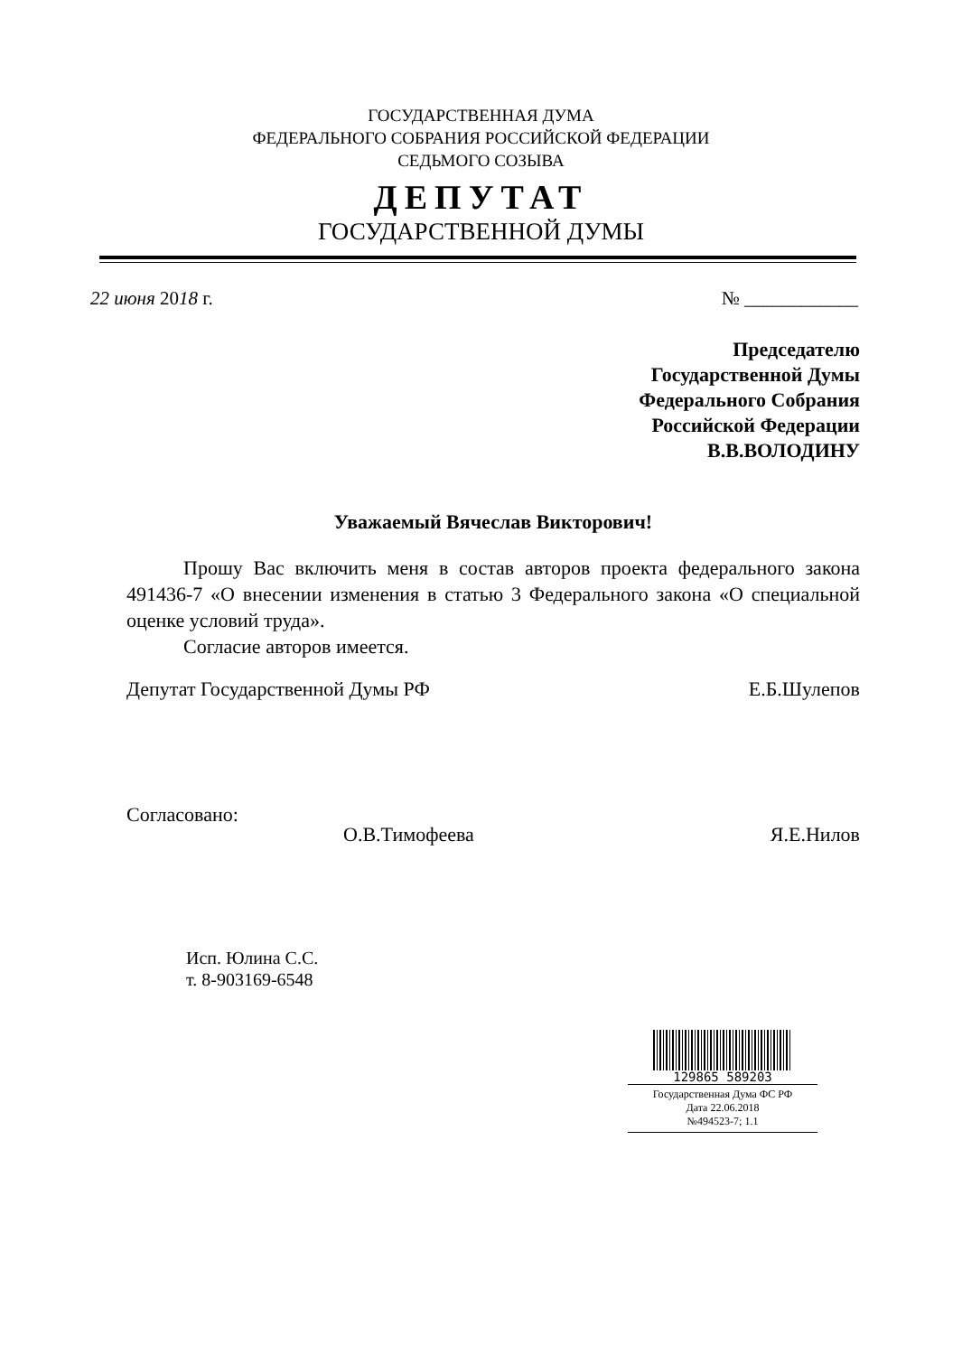ГОСУДАРСТВЕННАЯ ДУМА
ФЕДЕРАЛЬНОГО СОБРАНИЯ РОССИЙСКОЙ ФЕДЕРАЦИИ
СЕДЬМОГО СОЗЫВА
ДЕПУТАТ
ГОСУДАРСТВЕННОЙ ДУМЫ
22 июня 2018 г. № ____________
Председателю
Государственной Думы
Федерального Собрания
Российской Федерации
В.В.ВОЛОДИНУ
Уважаемый Вячеслав Викторович!
Прошу Вас включить меня в состав авторов проекта федерального закона 491436-7 «О внесении изменения в статью 3 Федерального закона «О специальной оценке условий труда».
Согласие авторов имеется.
Депутат Государственной Думы РФ Е.Б.Шулепов
Согласовано: О.В.Тимофеева Я.Е.Нилов
Исп. Юлина С.С.
т. 8-903169-6548
129865 589203
Государственная Дума ФС РФ
Дата 22.06.2018
№494523-7; 1.1